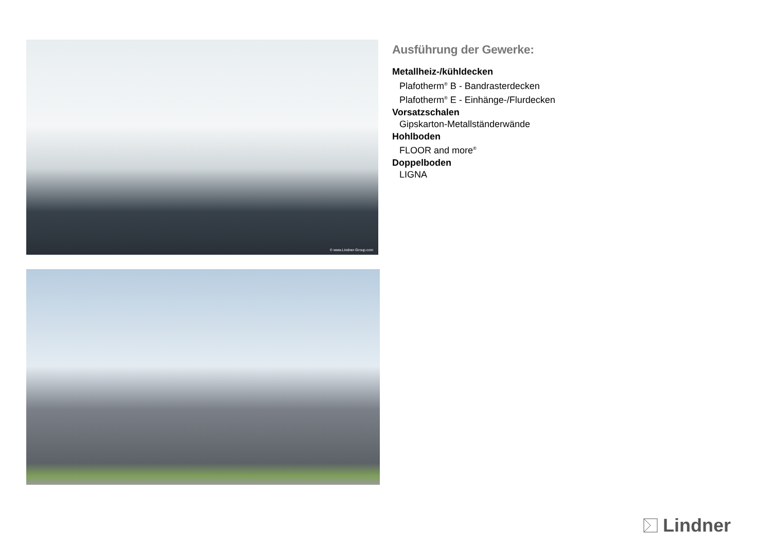© www.Lindner-Group.com
Ausführung der Gewerke:
Metallheiz-/kühldecken
Plafotherm<sup>®</sup> B - Bandrasterdecken
Plafotherm<sup>®</sup> E - Einhänge-/Flurdecken
Vorsatzschalen
Gipskarton-Metallständerwände
Hohlboden
FLOOR and more<sup>®</sup>
Doppelboden
LIGNA
Lindner